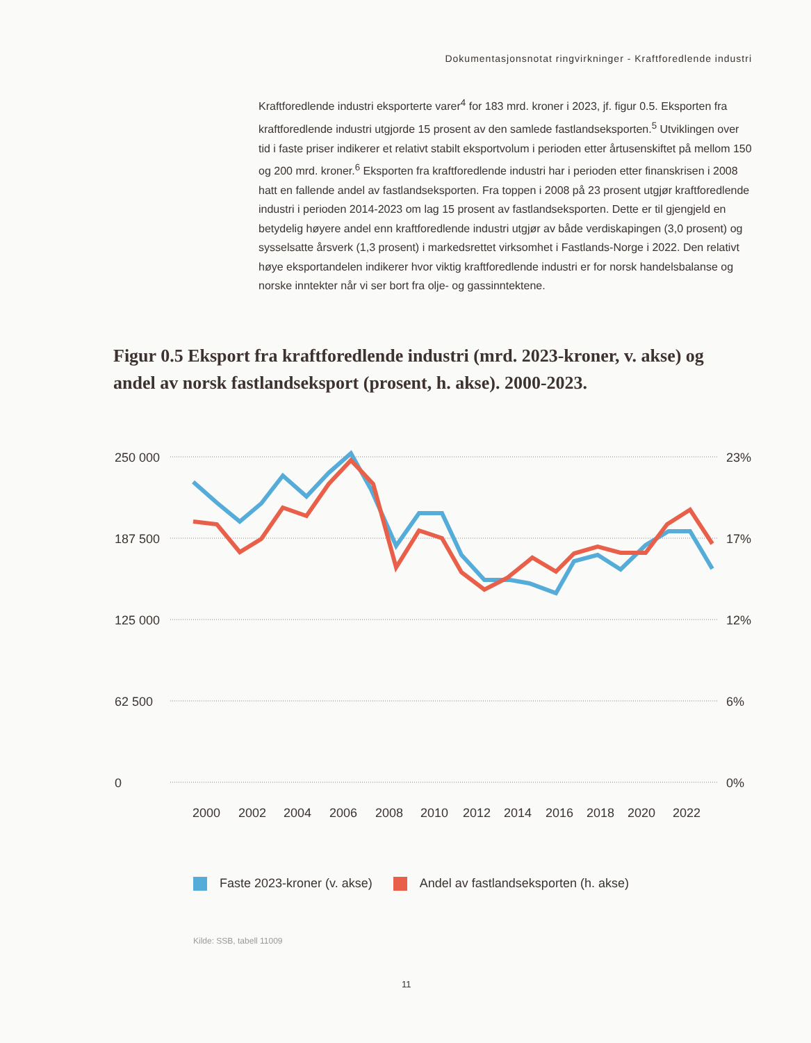Dokumentasjonsnotat ringvirkninger - Kraftforedlende industri
Kraftforedlende industri eksporterte varer<sup>4</sup> for 183 mrd. kroner i 2023, jf. figur 0.5. Eksporten fra kraftforedlende industri utgjorde 15 prosent av den samlede fastlandseksporten.<sup>5</sup> Utviklingen over tid i faste priser indikerer et relativt stabilt eksportvolum i perioden etter årtusenskiftet på mellom 150 og 200 mrd. kroner.<sup>6</sup> Eksporten fra kraftforedlende industri har i perioden etter finanskrisen i 2008 hatt en fallende andel av fastlandseksporten. Fra toppen i 2008 på 23 prosent utgjør kraftforedlende industri i perioden 2014-2023 om lag 15 prosent av fastlandseksporten. Dette er til gjengjeld en betydelig høyere andel enn kraftforedlende industri utgjør av både verdiskapingen (3,0 prosent) og sysselsatte årsverk (1,3 prosent) i markedsrettet virksomhet i Fastlands-Norge i 2022. Den relativt høye eksportandelen indikerer hvor viktig kraftforedlende industri er for norsk handelsbalanse og norske inntekter når vi ser bort fra olje- og gassinntektene.
Figur 0.5 Eksport fra kraftforedlende industri (mrd. 2023-kroner, v. akse) og andel av norsk fastlandseksport (prosent, h. akse). 2000-2023.
250 000
187 500
125 000
62 500
0
23%
17%
12%
6%
0%
2000
2002
2004
2006
2008
2010
2012
2014
2016
2018
2020
2022
Faste 2023-kroner (v. akse) Andel av fastlandseksporten (h. akse)
Kilde: SSB, tabell 11009
11